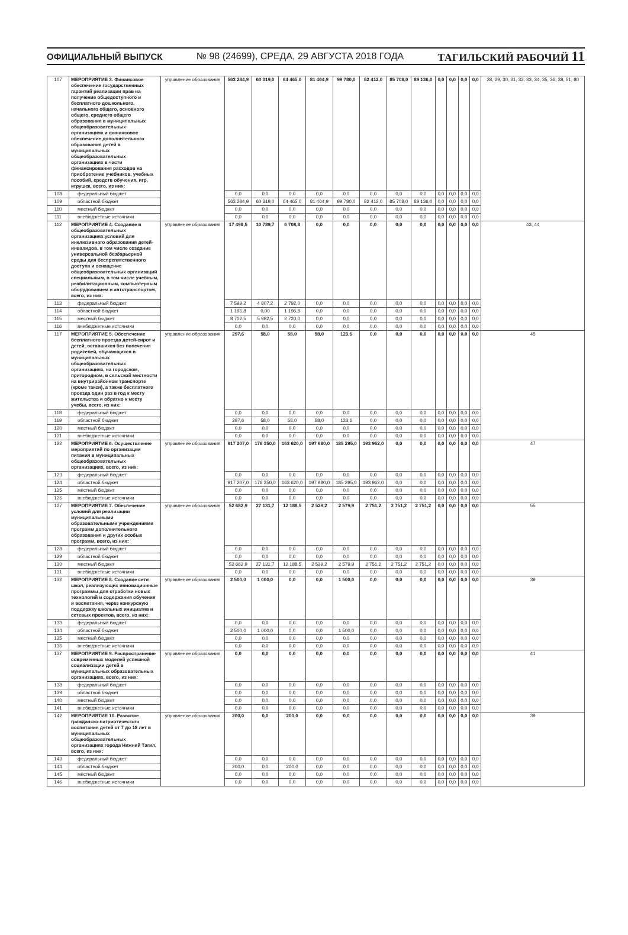ОФИЦИАЛЬНЫЙ ВЫПУСК № 98 (24699), СРЕДА, 29 АВГУСТА 2018 ГОДА ТАГИЛЬСКИЙ РАБОЧИЙ 11
| 107 | МЕРОПРИЯТИЕ 3. Финансовое обеспечение государственных гарантий реализации прав на получение общедоступного и бесплатного дошкольного, начального общего, основного общего, среднего общего образования в муниципальных общеобразовательных организациях и финансовое обеспечение дополнительного образования детей в муниципальных общеобразовательных организациях в части финансирования расходов на приобретение учебников, учебных пособий, средств обучения, игр, игрушек, всего, из них: | управление образования | 563 284,9 | 60 319,0 | 64 465,0 | 81 464,9 | 99 780,0 | 82 412,0 | 85 708,0 | 89 136,0 | 0,0 | 0,0 | 0,0 | 0,0 | 28, 29, 30, 31, 32, 33, 34, 35, 36, 38, 51, 80 |
| 108 | федеральный бюджет | | 0,0 | 0,0 | 0,0 | 0,0 | 0,0 | 0,0 | 0,0 | 0,0 | 0,0 | 0,0 | 0,0 | 0,0 | |
| 109 | областной бюджет | | 563 284,9 | 60 319,0 | 64 465,0 | 81 464,9 | 99 780,0 | 82 412,0 | 85 708,0 | 89 136,0 | 0,0 | 0,0 | 0,0 | 0,0 | |
| 110 | местный бюджет | | 0,0 | 0,0 | 0,0 | 0,0 | 0,0 | 0,0 | 0,0 | 0,0 | 0,0 | 0,0 | 0,0 | 0,0 | |
| 111 | внебюджетные источники | | 0,0 | 0,0 | 0,0 | 0,0 | 0,0 | 0,0 | 0,0 | 0,0 | 0,0 | 0,0 | 0,0 | 0,0 | |
| 112 | МЕРОПРИЯТИЕ 4. Создание в общеобразовательных организациях условий для инклюзивного образования детей-инвалидов, в том числе создание универсальной безбарьерной среды для беспрепятственного доступа и оснащение общеобразовательных организаций специальным, в том числе учебным, реабилитационным, компьютерным оборудованием и автотранспортом, всего, из них: | управление образования | 17 498,5 | 10 789,7 | 6 708,8 | 0,0 | 0,0 | 0,0 | 0,0 | 0,0 | 0,0 | 0,0 | 0,0 | 0,0 | 43, 44 |
| 113 | федеральный бюджет | | 7 599,2 | 4 807,2 | 2 792,0 | 0,0 | 0,0 | 0,0 | 0,0 | 0,0 | 0,0 | 0,0 | 0,0 | 0,0 | |
| 114 | областной бюджет | | 1 196,8 | 0,00 | 1 196,8 | 0,0 | 0,0 | 0,0 | 0,0 | 0,0 | 0,0 | 0,0 | 0,0 | 0,0 | |
| 115 | местный бюджет | | 8 702,5 | 5 982,5 | 2 720,0 | 0,0 | 0,0 | 0,0 | 0,0 | 0,0 | 0,0 | 0,0 | 0,0 | 0,0 | |
| 116 | внебюджетные источники | | 0,0 | 0,0 | 0,0 | 0,0 | 0,0 | 0,0 | 0,0 | 0,0 | 0,0 | 0,0 | 0,0 | 0,0 | |
| 117 | МЕРОПРИЯТИЕ 5. Обеспечение бесплатного проезда детей-сирот и детей, оставшихся без попечения родителей, обучающихся в муниципальных общеобразовательных организациях, на городском, пригородном, в сельской местности на внутрирайонном транспорте (кроме такси), а также бесплатного проезда один раз в год к месту жительства и обратно к месту учебы, всего, из них: | управление образования | 297,6 | 58,0 | 58,0 | 58,0 | 123,6 | 0,0 | 0,0 | 0,0 | 0,0 | 0,0 | 0,0 | 0,0 | 45 |
| 118 | федеральный бюджет | | 0,0 | 0,0 | 0,0 | 0,0 | 0,0 | 0,0 | 0,0 | 0,0 | 0,0 | 0,0 | 0,0 | 0,0 | |
| 119 | областной бюджет | | 297,6 | 58,0 | 58,0 | 58,0 | 123,6 | 0,0 | 0,0 | 0,0 | 0,0 | 0,0 | 0,0 | 0,0 | |
| 120 | местный бюджет | | 0,0 | 0,0 | 0,0 | 0,0 | 0,0 | 0,0 | 0,0 | 0,0 | 0,0 | 0,0 | 0,0 | 0,0 | |
| 121 | внебюджетные источники | | 0,0 | 0,0 | 0,0 | 0,0 | 0,0 | 0,0 | 0,0 | 0,0 | 0,0 | 0,0 | 0,0 | 0,0 | |
| 122 | МЕРОПРИЯТИЕ 6. Осуществление мероприятий по организации питания в муниципальных общеобразовательных организациях, всего, из них: | управление образования | 917 207,0 | 176 350,0 | 163 620,0 | 197 980,0 | 185 295,0 | 193 962,0 | 0,0 | 0,0 | 0,0 | 0,0 | 0,0 | 0,0 | 47 |
| 123 | федеральный бюджет | | 0,0 | 0,0 | 0,0 | 0,0 | 0,0 | 0,0 | 0,0 | 0,0 | 0,0 | 0,0 | 0,0 | 0,0 | |
| 124 | областной бюджет | | 917 207,0 | 176 350,0 | 163 620,0 | 197 980,0 | 185 295,0 | 193 962,0 | 0,0 | 0,0 | 0,0 | 0,0 | 0,0 | 0,0 | |
| 125 | местный бюджет | | 0,0 | 0,0 | 0,0 | 0,0 | 0,0 | 0,0 | 0,0 | 0,0 | 0,0 | 0,0 | 0,0 | 0,0 | |
| 126 | внебюджетные источники | | 0,0 | 0,0 | 0,0 | 0,0 | 0,0 | 0,0 | 0,0 | 0,0 | 0,0 | 0,0 | 0,0 | 0,0 | |
| 127 | МЕРОПРИЯТИЕ 7. Обеспечение условий для реализации муниципальными образовательными учреждениями программ дополнительного образования и других особых программ, всего, из них: | управление образования | 52 682,9 | 27 131,7 | 12 188,5 | 2 529,2 | 2 579,9 | 2 751,2 | 2 751,2 | 2 751,2 | 0,0 | 0,0 | 0,0 | 0,0 | 55 |
| 128 | федеральный бюджет | | 0,0 | 0,0 | 0,0 | 0,0 | 0,0 | 0,0 | 0,0 | 0,0 | 0,0 | 0,0 | 0,0 | 0,0 | |
| 129 | областной бюджет | | 0,0 | 0,0 | 0,0 | 0,0 | 0,0 | 0,0 | 0,0 | 0,0 | 0,0 | 0,0 | 0,0 | 0,0 | |
| 130 | местный бюджет | | 52 682,9 | 27 131,7 | 12 188,5 | 2 529,2 | 2 579,9 | 2 751,2 | 2 751,2 | 2 751,2 | 0,0 | 0,0 | 0,0 | 0,0 | |
| 131 | внебюджетные источники | | 0,0 | 0,0 | 0,0 | 0,0 | 0,0 | 0,0 | 0,0 | 0,0 | 0,0 | 0,0 | 0,0 | 0,0 | |
| 132 | МЕРОПРИЯТИЕ 8. Создание сети школ, реализующих инновационные программы для отработки новых технологий и содержания обучения и воспитания, через конкурсную поддержку школьных инициатив и сетевых проектов, всего, из них: | управление образования | 2 500,0 | 1 000,0 | 0,0 | 0,0 | 1 500,0 | 0,0 | 0,0 | 0,0 | 0,0 | 0,0 | 0,0 | 0,0 | 39 |
| 133 | федеральный бюджет | | 0,0 | 0,0 | 0,0 | 0,0 | 0,0 | 0,0 | 0,0 | 0,0 | 0,0 | 0,0 | 0,0 | 0,0 | |
| 134 | областной бюджет | | 2 500,0 | 1 000,0 | 0,0 | 0,0 | 1 500,0 | 0,0 | 0,0 | 0,0 | 0,0 | 0,0 | 0,0 | 0,0 | |
| 135 | местный бюджет | | 0,0 | 0,0 | 0,0 | 0,0 | 0,0 | 0,0 | 0,0 | 0,0 | 0,0 | 0,0 | 0,0 | 0,0 | |
| 136 | внебюджетные источники | | 0,0 | 0,0 | 0,0 | 0,0 | 0,0 | 0,0 | 0,0 | 0,0 | 0,0 | 0,0 | 0,0 | 0,0 | |
| 137 | МЕРОПРИЯТИЕ 9. Распространение современных моделей успешной социализации детей в муниципальных образовательных организациях, всего, из них: | управление образования | 0,0 | 0,0 | 0,0 | 0,0 | 0,0 | 0,0 | 0,0 | 0,0 | 0,0 | 0,0 | 0,0 | 0,0 | 41 |
| 138 | федеральный бюджет | | 0,0 | 0,0 | 0,0 | 0,0 | 0,0 | 0,0 | 0,0 | 0,0 | 0,0 | 0,0 | 0,0 | 0,0 | |
| 139 | областной бюджет | | 0,0 | 0,0 | 0,0 | 0,0 | 0,0 | 0,0 | 0,0 | 0,0 | 0,0 | 0,0 | 0,0 | 0,0 | |
| 140 | местный бюджет | | 0,0 | 0,0 | 0,0 | 0,0 | 0,0 | 0,0 | 0,0 | 0,0 | 0,0 | 0,0 | 0,0 | 0,0 | |
| 141 | внебюджетные источники | | 0,0 | 0,0 | 0,0 | 0,0 | 0,0 | 0,0 | 0,0 | 0,0 | 0,0 | 0,0 | 0,0 | 0,0 | |
| 142 | МЕРОПРИЯТИЕ 10. Развитие гражданско-патриотического воспитания детей от 7 до 18 лет в муниципальных общеобразовательных организациях города Нижний Тагил, всего, из них: | управление образования | 200,0 | 0,0 | 200,0 | 0,0 | 0,0 | 0,0 | 0,0 | 0,0 | 0,0 | 0,0 | 0,0 | 0,0 | 39 |
| 143 | федеральный бюджет | | 0,0 | 0,0 | 0,0 | 0,0 | 0,0 | 0,0 | 0,0 | 0,0 | 0,0 | 0,0 | 0,0 | 0,0 | |
| 144 | областной бюджет | | 200,0 | 0,0 | 200,0 | 0,0 | 0,0 | 0,0 | 0,0 | 0,0 | 0,0 | 0,0 | 0,0 | 0,0 | |
| 145 | местный бюджет | | 0,0 | 0,0 | 0,0 | 0,0 | 0,0 | 0,0 | 0,0 | 0,0 | 0,0 | 0,0 | 0,0 | 0,0 | |
| 146 | внебюджетные источники | | 0,0 | 0,0 | 0,0 | 0,0 | 0,0 | 0,0 | 0,0 | 0,0 | 0,0 | 0,0 | 0,0 | 0,0 | |